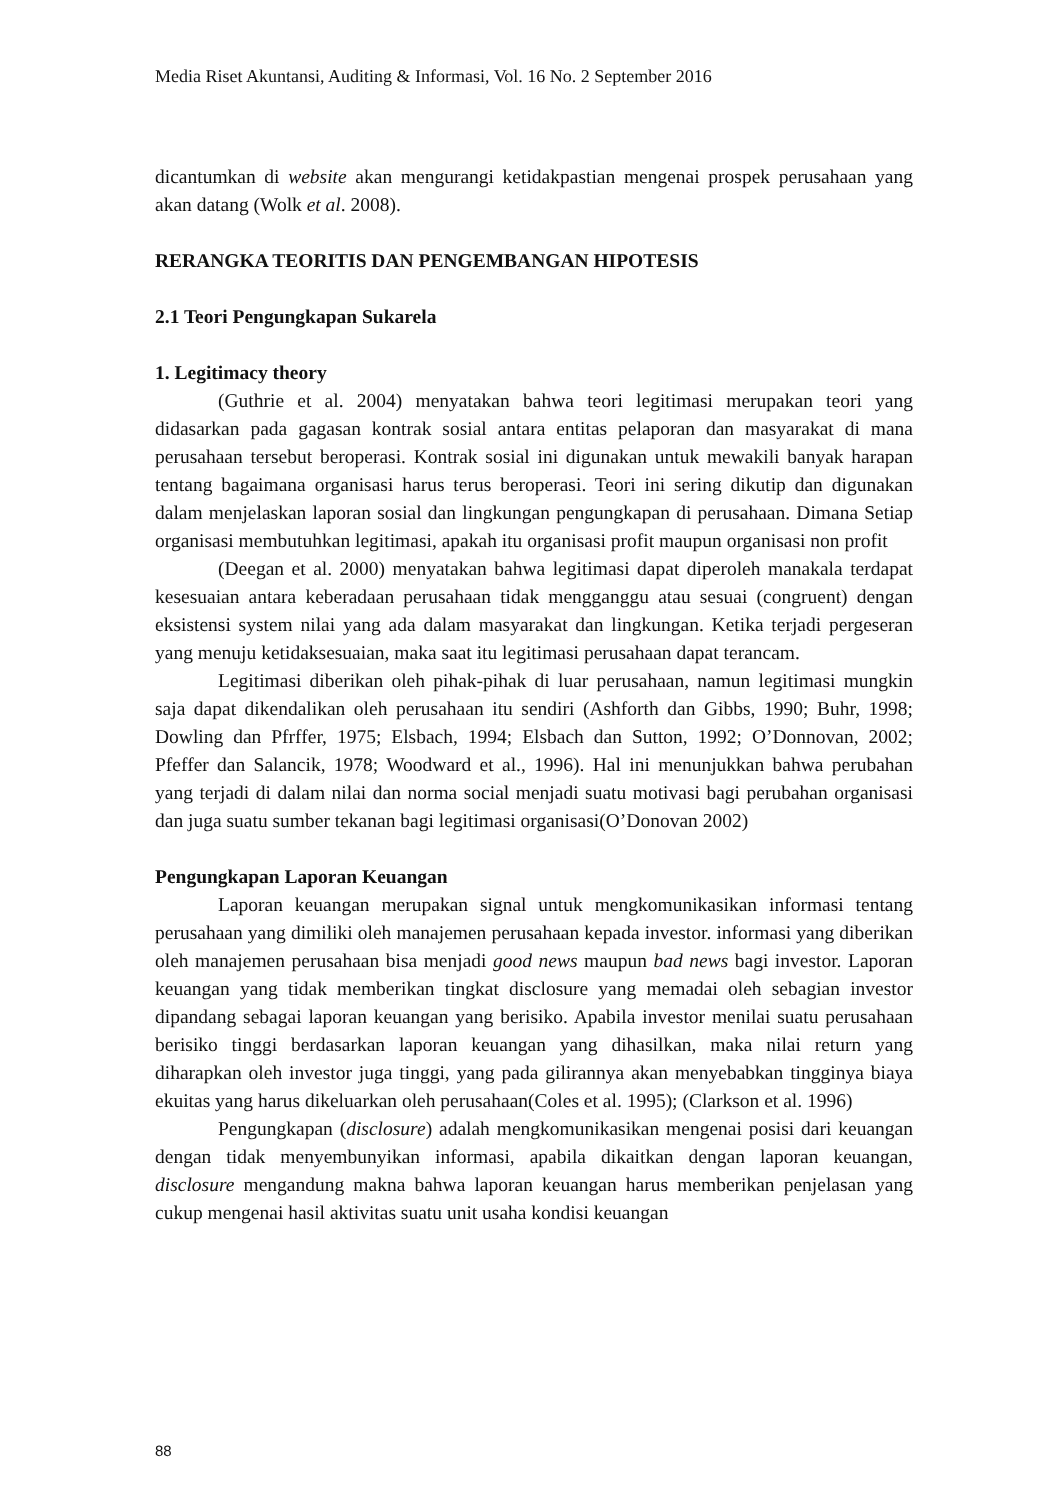Media Riset Akuntansi, Auditing & Informasi, Vol. 16 No. 2 September 2016
dicantumkan di website akan mengurangi ketidakpastian mengenai prospek perusahaan yang akan datang (Wolk et al. 2008).
RERANGKA TEORITIS DAN PENGEMBANGAN HIPOTESIS
2.1 Teori Pengungkapan Sukarela
1. Legitimacy theory
(Guthrie et al. 2004) menyatakan bahwa teori legitimasi merupakan teori yang didasarkan pada gagasan kontrak sosial antara entitas pelaporan dan masyarakat di mana perusahaan tersebut beroperasi. Kontrak sosial ini digunakan untuk mewakili banyak harapan tentang bagaimana organisasi harus terus beroperasi. Teori ini sering dikutip dan digunakan dalam menjelaskan laporan sosial dan lingkungan pengungkapan di perusahaan. Dimana Setiap organisasi membutuhkan legitimasi, apakah itu organisasi profit maupun organisasi non profit
(Deegan et al. 2000) menyatakan bahwa legitimasi dapat diperoleh manakala terdapat kesesuaian antara keberadaan perusahaan tidak mengganggu atau sesuai (congruent) dengan eksistensi system nilai yang ada dalam masyarakat dan lingkungan. Ketika terjadi pergeseran yang menuju ketidaksesuaian, maka saat itu legitimasi perusahaan dapat terancam.
Legitimasi diberikan oleh pihak-pihak di luar perusahaan, namun legitimasi mungkin saja dapat dikendalikan oleh perusahaan itu sendiri (Ashforth dan Gibbs, 1990; Buhr, 1998; Dowling dan Pfrffer, 1975; Elsbach, 1994; Elsbach dan Sutton, 1992; O’Donnovan, 2002; Pfeffer dan Salancik, 1978; Woodward et al., 1996). Hal ini menunjukkan bahwa perubahan yang terjadi di dalam nilai dan norma social menjadi suatu motivasi bagi perubahan organisasi dan juga suatu sumber tekanan bagi legitimasi organisasi(O’Donovan 2002)
Pengungkapan Laporan Keuangan
Laporan keuangan merupakan signal untuk mengkomunikasikan informasi tentang perusahaan yang dimiliki oleh manajemen perusahaan kepada investor. informasi yang diberikan oleh manajemen perusahaan bisa menjadi good news maupun bad news bagi investor. Laporan keuangan yang tidak memberikan tingkat disclosure yang memadai oleh sebagian investor dipandang sebagai laporan keuangan yang berisiko. Apabila investor menilai suatu perusahaan berisiko tinggi berdasarkan laporan keuangan yang dihasilkan, maka nilai return yang diharapkan oleh investor juga tinggi, yang pada gilirannya akan menyebabkan tingginya biaya ekuitas yang harus dikeluarkan oleh perusahaan(Coles et al. 1995); (Clarkson et al. 1996)
Pengungkapan (disclosure) adalah mengkomunikasikan mengenai posisi dari keuangan dengan tidak menyembunyikan informasi, apabila dikaitkan dengan laporan keuangan, disclosure mengandung makna bahwa laporan keuangan harus memberikan penjelasan yang cukup mengenai hasil aktivitas suatu unit usaha kondisi keuangan
88